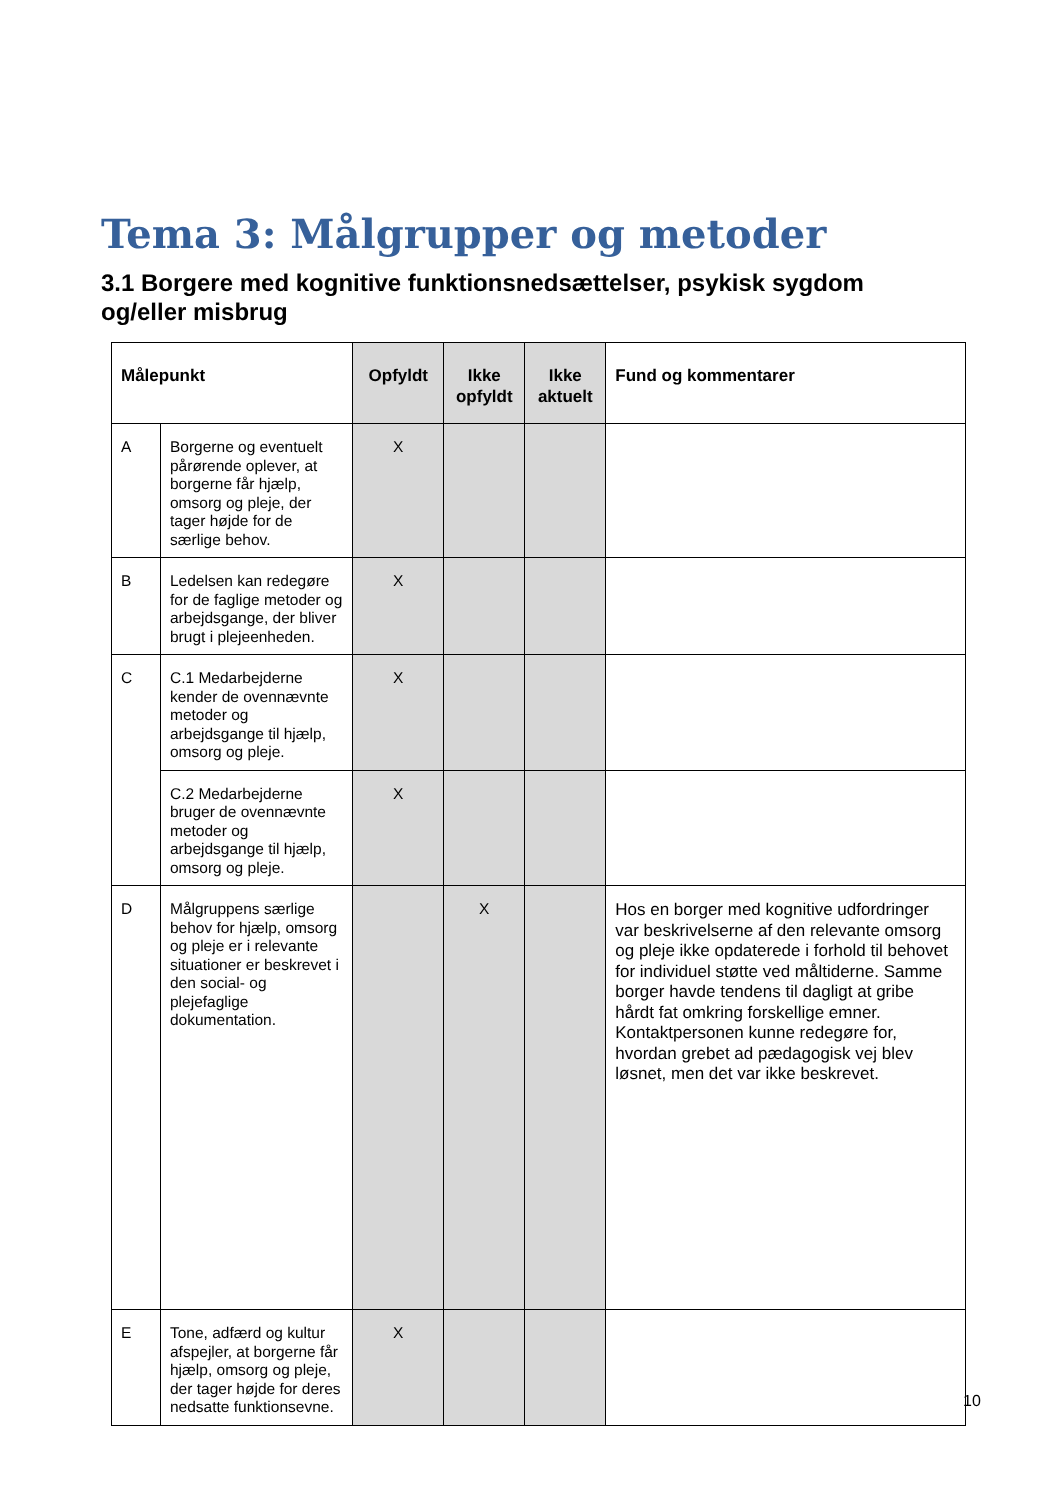Tema 3: Målgrupper og metoder
3.1 Borgere med kognitive funktionsnedsættelser, psykisk sygdom og/eller misbrug
| Målepunkt | | Opfyldt | Ikke opfyldt | Ikke aktuelt | Fund og kommentarer |
| --- | --- | --- | --- | --- | --- |
| A | Borgerne og eventuelt pårørende oplever, at borgerne får hjælp, omsorg og pleje, der tager højde for de særlige behov. | X | | | |
| B | Ledelsen kan redegøre for de faglige metoder og arbejdsgange, der bliver brugt i plejeenheden. | X | | | |
| C | C.1 Medarbejderne kender de ovennævnte metoder og arbejdsgange til hjælp, omsorg og pleje. | X | | | |
| | C.2 Medarbejderne bruger de ovennævnte metoder og arbejdsgange til hjælp, omsorg og pleje. | X | | | |
| D | Målgruppens særlige behov for hjælp, omsorg og pleje er i relevante situationer er beskrevet i den social- og plejefaglige dokumentation. | | X | | Hos en borger med kognitive udfordringer var beskrivelserne af den relevante omsorg og pleje ikke opdaterede i forhold til behovet for individuel støtte ved måltiderne. Samme borger havde tendens til dagligt at gribe hårdt fat omkring forskellige emner. Kontaktpersonen kunne redegøre for, hvordan grebet ad pædagogisk vej blev løsnet, men det var ikke beskrevet. |
| E | Tone, adfærd og kultur afspejler, at borgerne får hjælp, omsorg og pleje, der tager højde for deres nedsatte funktionsevne. | X | | | |
10